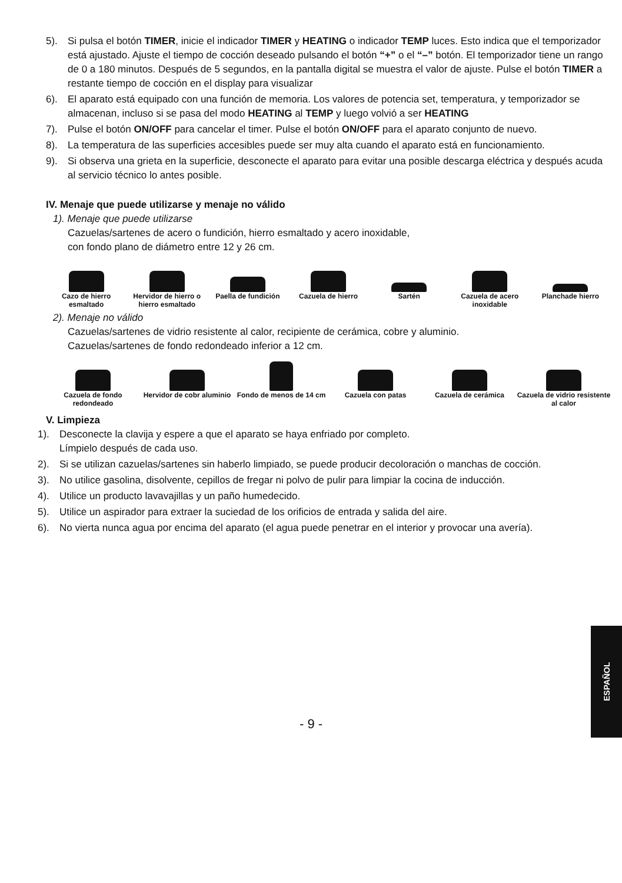5). Si pulsa el botón TIMER, inicie el indicador TIMER y HEATING o indicador TEMP luces. Esto indica que el temporizador está ajustado. Ajuste el tiempo de cocción deseado pulsando el botón “+” o el “–” botón. El temporizador tiene un rango de 0 a 180 minutos. Después de 5 segundos, en la pantalla digital se muestra el valor de ajuste. Pulse el botón TIMER a restante tiempo de cocción en el display para visualizar
6). El aparato está equipado con una función de memoria. Los valores de potencia set, temperatura, y temporizador se almacenan, incluso si se pasa del modo HEATING al TEMP y luego volvió a ser HEATING
7). Pulse el botón ON/OFF para cancelar el timer. Pulse el botón ON/OFF para el aparato conjunto de nuevo.
8). La temperatura de las superficies accesibles puede ser muy alta cuando el aparato está en funcionamiento.
9). Si observa una grieta en la superficie, desconecte el aparato para evitar una posible descarga eléctrica y después acuda al servicio técnico lo antes posible.
IV. Menaje que puede utilizarse y menaje no válido
1). Menaje que puede utilizarse
Cazuelas/sartenes de acero o fundición, hierro esmaltado y acero inoxidable,
con fondo plano de diámetro entre 12 y 26 cm.
Cazo de hierro esmaltado Hervidor de hierro o hierro esmaltado
Paella de fundición Cazuela de hierro Sartén Cazuela de acero inoxidable Planchade hierro
2). Menaje no válido
Cazuelas/sartenes de vidrio resistente al calor, recipiente de cerámica, cobre y aluminio.
Cazuelas/sartenes de fondo redondeado inferior a 12 cm.
Cazuela de fondo redondeado Hervidor de cobr aluminio Fondo de menos de 14 cm Cazuela con patas Cazuela de cerámica Cazuela de vidrio resistente al calor
V. Limpieza
1). Desconecte la clavija y espere a que el aparato se haya enfriado por completo.
Límpielo después de cada uso.
2). Si se utilizan cazuelas/sartenes sin haberlo limpiado, se puede producir decoloración o manchas de cocción.
3). No utilice gasolina, disolvente, cepillos de fregar ni polvo de pulir para limpiar la cocina de inducción.
4). Utilice un producto lavavajillas y un paño humedecido.
5). Utilice un aspirador para extraer la suciedad de los orificios de entrada y salida del aire.
6). No vierta nunca agua por encima del aparato (el agua puede penetrar en el interior y provocar una avería).
ESPAÑOL
- 9 -